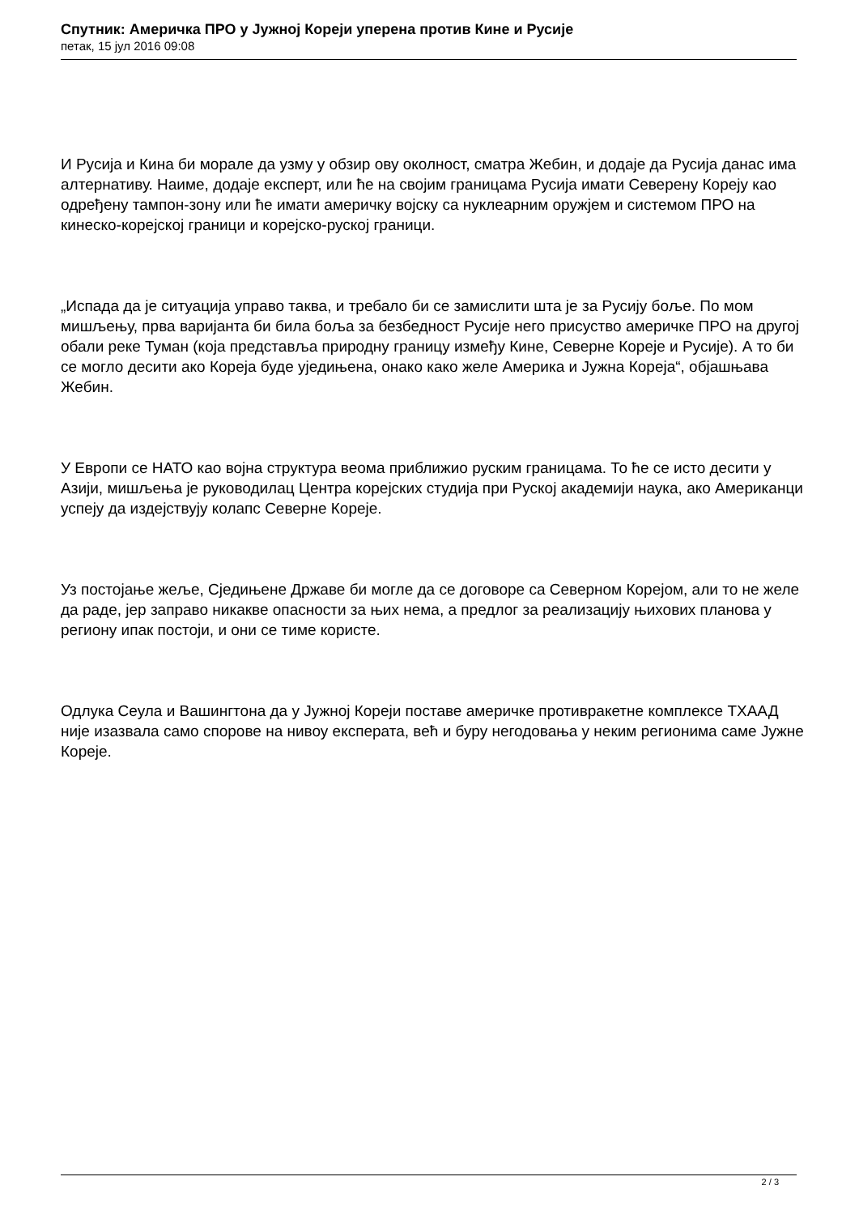Спутник: Америчка ПРО у Јужној Кореји уперена против Кине и Русије
петак, 15 јул 2016 09:08
И Русија и Кина би морале да узму у обзир ову околност, сматра Жебин, и додаје да Русија данас има алтернативу. Наиме, додаје експерт, или ће на својим границама Русија имати Северену Кореју као одређену тампон-зону или ће имати америчку војску са нуклеарним оружјем и системом ПРО на кинеско-корејској граници и корејско-руској граници.
„Испада да је ситуација управо таква, и требало би се замислити шта је за Русију боље. По мом мишљењу, прва варијанта би била боља за безбедност Русије него присуство америчке ПРО на другој обали реке Туман (која представља природну границу између Кине, Северне Кореје и Русије). А то би се могло десити ако Кореја буде уједињена, онако како желе Америка и Јужна Кореја“, објашњава Жебин.
У Европи се НАТО као војна структура веома приближио руским границама. То ће се исто десити у Азији, мишљења је руководилац Центра корејских студија при Руској академији наука, ако Американци успеју да издејствују колапс Северне Кореје.
Уз постојање жеље, Сједињене Државе би могле да се договоре са Северном Корејом, али то не желе да раде, јер заправо никакве опасности за њих нема, а предлог за реализацију њихових планова у региону ипак постоји, и они се тиме користе.
Одлука Сеула и Вашингтона да у Јужној Кореји поставе америчке противракетне комплексе ТХААД није изазвала само спорове на нивоу експерата, већ и буру негодовања у неким регионима саме Јужне Кореје.
2 / 3